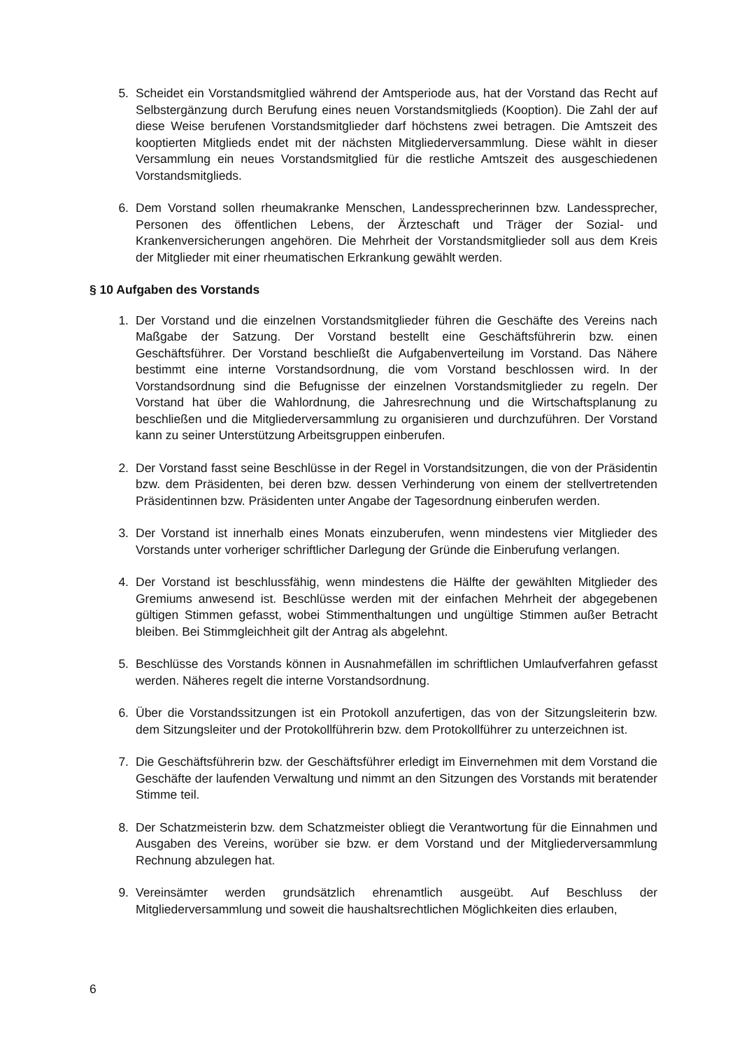5. Scheidet ein Vorstandsmitglied während der Amtsperiode aus, hat der Vorstand das Recht auf Selbstergänzung durch Berufung eines neuen Vorstandsmitglieds (Kooption). Die Zahl der auf diese Weise berufenen Vorstandsmitglieder darf höchstens zwei betragen. Die Amtszeit des kooptierten Mitglieds endet mit der nächsten Mitgliederversammlung. Diese wählt in dieser Versammlung ein neues Vorstandsmitglied für die restliche Amtszeit des ausgeschiedenen Vorstandsmitglieds.
6. Dem Vorstand sollen rheumakranke Menschen, Landessprecherinnen bzw. Landessprecher, Personen des öffentlichen Lebens, der Ärzteschaft und Träger der Sozial- und Krankenversicherungen angehören. Die Mehrheit der Vorstandsmitglieder soll aus dem Kreis der Mitglieder mit einer rheumatischen Erkrankung gewählt werden.
§ 10 Aufgaben des Vorstands
1. Der Vorstand und die einzelnen Vorstandsmitglieder führen die Geschäfte des Vereins nach Maßgabe der Satzung. Der Vorstand bestellt eine Geschäftsführerin bzw. einen Geschäftsführer. Der Vorstand beschließt die Aufgabenverteilung im Vorstand. Das Nähere bestimmt eine interne Vorstandsordnung, die vom Vorstand beschlossen wird. In der Vorstandsordnung sind die Befugnisse der einzelnen Vorstandsmitglieder zu regeln. Der Vorstand hat über die Wahlordnung, die Jahresrechnung und die Wirtschaftsplanung zu beschließen und die Mitgliederversammlung zu organisieren und durchzuführen. Der Vorstand kann zu seiner Unterstützung Arbeitsgruppen einberufen.
2. Der Vorstand fasst seine Beschlüsse in der Regel in Vorstandsitzungen, die von der Präsidentin bzw. dem Präsidenten, bei deren bzw. dessen Verhinderung von einem der stellvertretenden Präsidentinnen bzw. Präsidenten unter Angabe der Tagesordnung einberufen werden.
3. Der Vorstand ist innerhalb eines Monats einzuberufen, wenn mindestens vier Mitglieder des Vorstands unter vorheriger schriftlicher Darlegung der Gründe die Einberufung verlangen.
4. Der Vorstand ist beschlussfähig, wenn mindestens die Hälfte der gewählten Mitglieder des Gremiums anwesend ist. Beschlüsse werden mit der einfachen Mehrheit der abgegebenen gültigen Stimmen gefasst, wobei Stimmenthaltungen und ungültige Stimmen außer Betracht bleiben. Bei Stimmgleichheit gilt der Antrag als abgelehnt.
5. Beschlüsse des Vorstands können in Ausnahmefällen im schriftlichen Umlaufverfahren gefasst werden. Näheres regelt die interne Vorstandsordnung.
6. Über die Vorstandssitzungen ist ein Protokoll anzufertigen, das von der Sitzungsleiterin bzw. dem Sitzungsleiter und der Protokollführerin bzw. dem Protokollführer zu unterzeichnen ist.
7. Die Geschäftsführerin bzw. der Geschäftsführer erledigt im Einvernehmen mit dem Vorstand die Geschäfte der laufenden Verwaltung und nimmt an den Sitzungen des Vorstands mit beratender Stimme teil.
8. Der Schatzmeisterin bzw. dem Schatzmeister obliegt die Verantwortung für die Einnahmen und Ausgaben des Vereins, worüber sie bzw. er dem Vorstand und der Mitgliederversammlung Rechnung abzulegen hat.
9. Vereinsämter werden grundsätzlich ehrenamtlich ausgeübt. Auf Beschluss der Mitgliederversammlung und soweit die haushaltsrechtlichen Möglichkeiten dies erlauben,
6